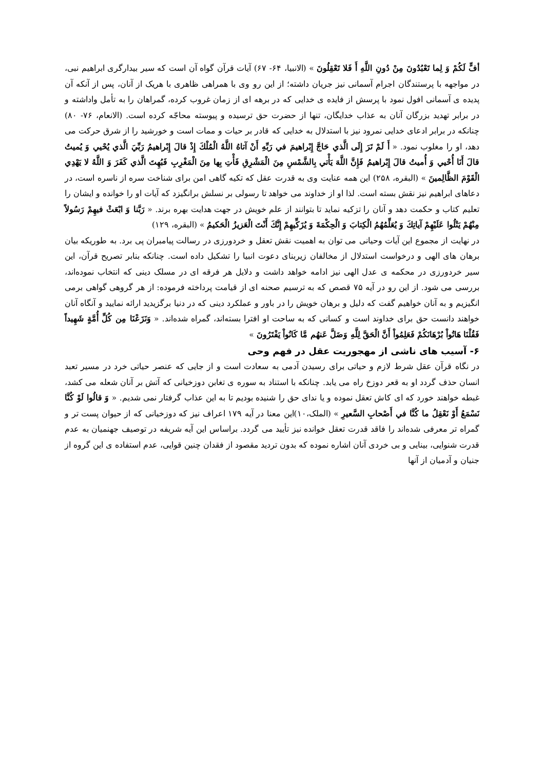أفٍّ لَكُمْ وَ لِما تَعْبُدُونَ مِنْ دُونِ اللَّهِ أَ فَلا تَعْقِلُونَ » (الانبیا، ۶۴- ۶۷) آیات قرآن گواه آن است که سیر بیدارگری ابراهیم نبی، در مواجهه با پرستندگان اجرام آسمانی نیز جریان داشته؛ از این رو وی با همراهی ظاهری با هریک از آنان، پس از آنکه آن پدیده ی آسمانی افول نمود با پرسش از فایده ی خدایی که در برهه ای از زمان غروب کرده، گمراهان را به تأمل واداشته و در برابر تهدید بزرگان آنان به عذاب خدایگان، تنها از حضرت حق ترسیده و پیوسته محاجّه کرده است. (الانعام، ۷۶- ۸۰) چنانکه در برابر ادعای خدایی نمرود نیز با استدلال به خدایی که قادر بر حیات و ممات است و خورشید را از شرق حرکت می دهد، او را مغلوب نمود. « أَ لَمْ تَرَ إِلَى الَّذي حَاجَّ إِبْراهيمَ في رَبِّهِ أَنْ آتاهُ اللَّهُ الْمُلْكَ إِذْ قالَ إِبْراهيمُ رَبِّيَ الَّذي يُحْيي وَ يُميتُ قالَ أَنَا أُحْيي وَ أُميتُ قالَ إِبْراهيمُ فَإِنَّ اللَّهَ يَأْتي بِالشَّمْسِ مِنَ الْمَشْرِقِ فَأْتِ بِها مِنَ الْمَغْرِبِ فَبُهِتَ الَّذي كَفَرَ وَ اللَّهُ لا يَهْدِي الْقَوْمَ الظَّالِمينَ » (البقره، ۲۵۸) این همه عنایت وی به قدرت عقل که تکیه گاهی امن برای شناخت سره از ناسره است، در دعاهای ابراهیم نیز نقش بسته است. لذا او از خداوند می خواهد تا رسولی بر نسلش برانگیزد که آیات او را خوانده و ایشان را تعلیم کتاب و حکمت دهد و آنان را تزکیه نماید تا بتوانند از علم خویش در جهت هدایت بهره برند. « رَبَّنا وَ ابْعَثْ فيهِمْ رَسُولاً مِنْهُمْ يَتْلُوا عَلَيْهِمْ آياتِكَ وَ يُعَلِّمُهُمُ الْكِتابَ وَ الْحِكْمَةَ وَ يُزَكِّيهِمْ إِنَّكَ أَنْتَ الْعَزيزُ الْحَكيمُ » (البقره، ۱۲۹)
در نهایت از مجموع این آیات وحیانی می توان به اهمیت نقش تعقل و خردورزی در رسالت پیامبران پی برد. به طوریکه بیان برهان های الهی و درخواست استدلال از مخالفان زیربنای دعوت انبیا را تشکیل داده است. چنانکه بنابر تصریح قرآن، این سیر خردورزی در محکمه ی عدل الهی نیز ادامه خواهد داشت و دلایل هر فرقه ای در مسلک دینی که انتخاب نموده‌اند، بررسی می شود. از این رو در آیه ۷۵ قصص که به ترسیم صحنه ای از قیامت پرداخته فرموده: از هر گروهی گواهی برمی انگیزیم و به آنان خواهیم گفت که دلیل و برهان خویش را در باور و عملکرد دینی که در دنیا برگزیدید ارائه نمایید و آنگاه آنان خواهند دانست حق برای خداوند است و کسانی که به ساحت او افترا بسته‌اند، گمراه شده‌اند. « وَنَزَعْنَا مِن كُلِّ أُمَّةٍ شَهِيداً فَقُلْنَا هَاتُواْ بُرْهَانَكُمْ فَعَلِمُواْ أَنَّ الْحَقَّ لِلَّهِ وَضَلَّ عَنهُم مَّا كَانُواْ يَفْتَرُونَ »
۶- آسیب های ناشی از مهجوریت عقل در فهم وحی
در نگاه قرآن عقل شرط لازم و حیاتی برای رسیدن آدمی به سعادت است و از جایی که عنصر حیاتی خرد در مسیر تعبد انسان حذف گردد او به قعر دوزخ راه می یابد. چنانکه با استناد به سوره ی تغابن دوزخیانی که آتش بر آنان شعله می کشد، غبطه خواهند خورد که ای کاش تعقل نموده و یا ندای حق را شنیده بودیم تا به این عذاب گرفتار نمی شدیم. « وَ قالُوا لَوْ كُنَّا نَسْمَعُ أَوْ نَعْقِلُ ما كُنَّا في أَصْحابِ السَّعيرِ » (الملک،۱۰)این معنا در آیه ۱۷۹ اعراف نیز که دوزخیانی که از حیوان پست تر و گمراه تر معرفی شده‌اند را فاقد قدرت تعقل خوانده نیز تأیید می گردد. براساس این آیه شریفه در توصیف جهنمیان به عدم قدرت شنوایی، بینایی و بی خردی آنان اشاره نموده که بدون تردید مقصود از فقدان چنین قوایی، عدم استفاده ی این گروه از جنیان و آدمیان از آنها